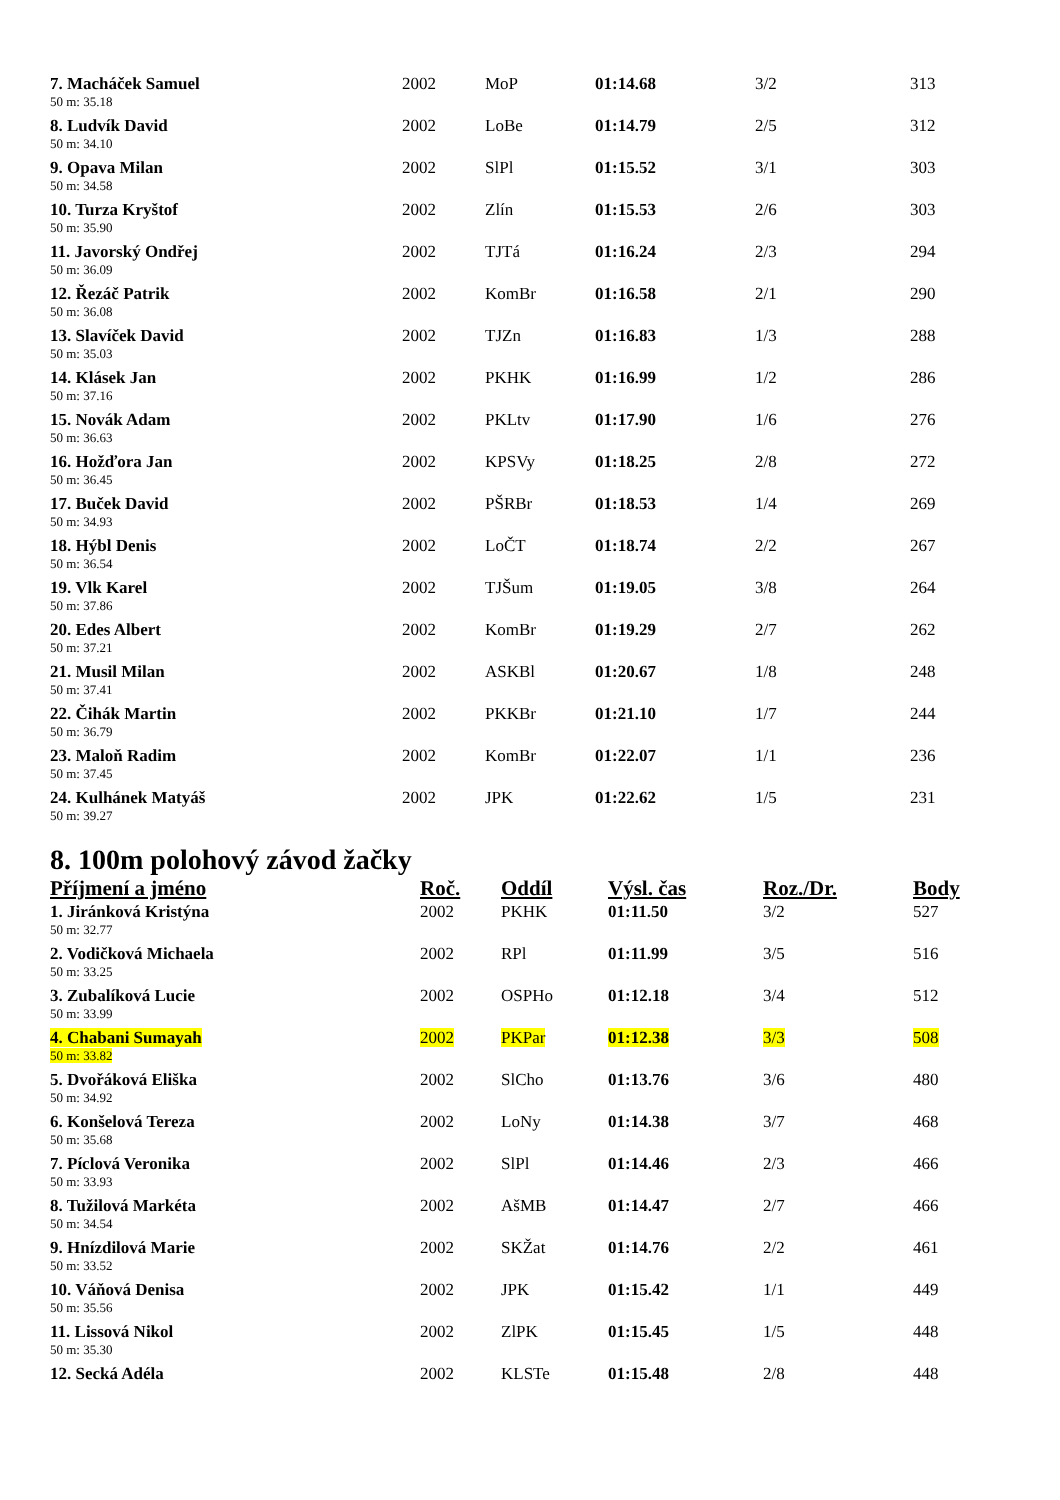| 7. Macháček Samuel | 2002 | MoP | 01:14.68 | 3/2 | 313 |
| 50 m: 35.18 | | | | | |
| 8. Ludvík David | 2002 | LoBe | 01:14.79 | 2/5 | 312 |
| 50 m: 34.10 | | | | | |
| 9. Opava Milan | 2002 | SlPl | 01:15.52 | 3/1 | 303 |
| 50 m: 34.58 | | | | | |
| 10. Turza Kryštof | 2002 | Zlín | 01:15.53 | 2/6 | 303 |
| 50 m: 35.90 | | | | | |
| 11. Javorský Ondřej | 2002 | TJTá | 01:16.24 | 2/3 | 294 |
| 50 m: 36.09 | | | | | |
| 12. Řezáč Patrik | 2002 | KomBr | 01:16.58 | 2/1 | 290 |
| 50 m: 36.08 | | | | | |
| 13. Slavíček David | 2002 | TJZn | 01:16.83 | 1/3 | 288 |
| 50 m: 35.03 | | | | | |
| 14. Klásek Jan | 2002 | PKHK | 01:16.99 | 1/2 | 286 |
| 50 m: 37.16 | | | | | |
| 15. Novák Adam | 2002 | PKLtv | 01:17.90 | 1/6 | 276 |
| 50 m: 36.63 | | | | | |
| 16. Hožďora Jan | 2002 | KPSVy | 01:18.25 | 2/8 | 272 |
| 50 m: 36.45 | | | | | |
| 17. Buček David | 2002 | PŠRBr | 01:18.53 | 1/4 | 269 |
| 50 m: 34.93 | | | | | |
| 18. Hýbl Denis | 2002 | LoČT | 01:18.74 | 2/2 | 267 |
| 50 m: 36.54 | | | | | |
| 19. Vlk Karel | 2002 | TJŠum | 01:19.05 | 3/8 | 264 |
| 50 m: 37.86 | | | | | |
| 20. Edes Albert | 2002 | KomBr | 01:19.29 | 2/7 | 262 |
| 50 m: 37.21 | | | | | |
| 21. Musil Milan | 2002 | ASKBl | 01:20.67 | 1/8 | 248 |
| 50 m: 37.41 | | | | | |
| 22. Čihák Martin | 2002 | PKKBr | 01:21.10 | 1/7 | 244 |
| 50 m: 36.79 | | | | | |
| 23. Maloň Radim | 2002 | KomBr | 01:22.07 | 1/1 | 236 |
| 50 m: 37.45 | | | | | |
| 24. Kulhánek Matyáš | 2002 | JPK | 01:22.62 | 1/5 | 231 |
| 50 m: 39.27 | | | | | |
8. 100m polohový závod žačky
| Příjmení a jméno | Roč. | Oddíl | Výsl. čas | Roz./Dr. | Body |
| --- | --- | --- | --- | --- | --- |
| 1. Jiránková Kristýna | 2002 | PKHK | 01:11.50 | 3/2 | 527 |
| 50 m: 32.77 | | | | | |
| 2. Vodičková Michaela | 2002 | RPl | 01:11.99 | 3/5 | 516 |
| 50 m: 33.25 | | | | | |
| 3. Zubalíková Lucie | 2002 | OSPHo | 01:12.18 | 3/4 | 512 |
| 50 m: 33.99 | | | | | |
| 4. Chabani Sumayah | 2002 | PKPar | 01:12.38 | 3/3 | 508 |
| 50 m: 33.82 | | | | | |
| 5. Dvořáková Eliška | 2002 | SlCho | 01:13.76 | 3/6 | 480 |
| 50 m: 34.92 | | | | | |
| 6. Konšelová Tereza | 2002 | LoNy | 01:14.38 | 3/7 | 468 |
| 50 m: 35.68 | | | | | |
| 7. Píclová Veronika | 2002 | SlPl | 01:14.46 | 2/3 | 466 |
| 50 m: 33.93 | | | | | |
| 8. Tužilová Markéta | 2002 | AšMB | 01:14.47 | 2/7 | 466 |
| 50 m: 34.54 | | | | | |
| 9. Hnízdilová Marie | 2002 | SKŽat | 01:14.76 | 2/2 | 461 |
| 50 m: 33.52 | | | | | |
| 10. Váňová Denisa | 2002 | JPK | 01:15.42 | 1/1 | 449 |
| 50 m: 35.56 | | | | | |
| 11. Lissová Nikol | 2002 | ZlPK | 01:15.45 | 1/5 | 448 |
| 50 m: 35.30 | | | | | |
| 12. Secká Adéla | 2002 | KLSTe | 01:15.48 | 2/8 | 448 |